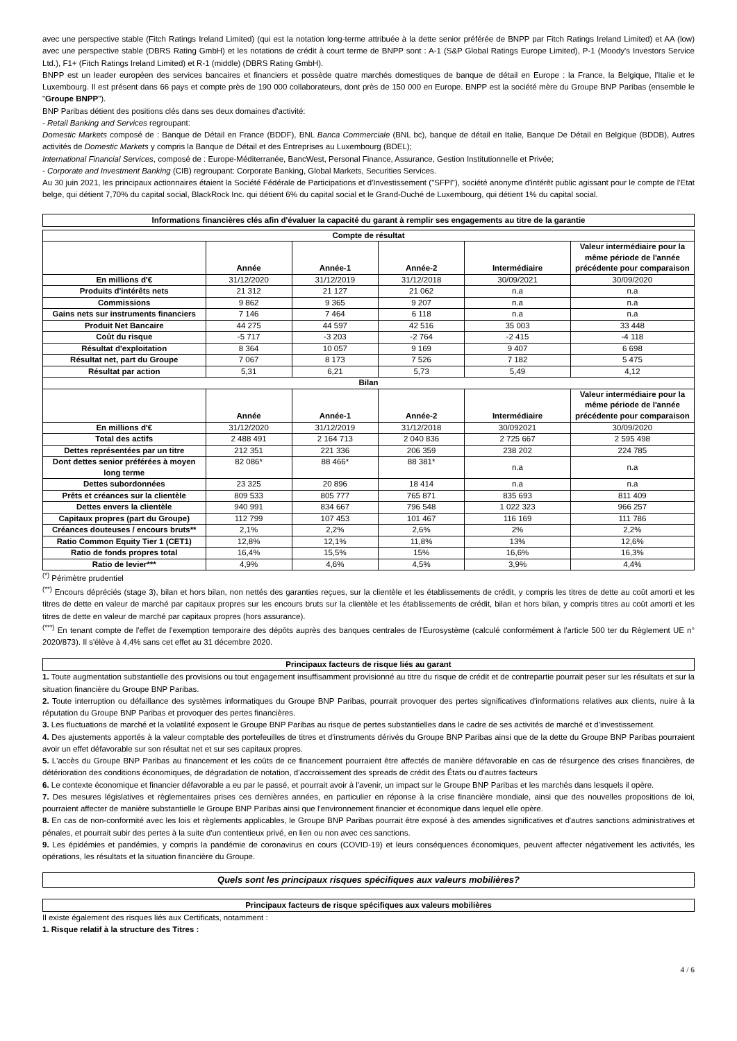avec une perspective stable (Fitch Ratings Ireland Limited) (qui est la notation long-terme attribuée à la dette senior préférée de BNPP par Fitch Ratings Ireland Limited) et AA (low) avec une perspective stable (DBRS Rating GmbH) et les notations de crédit à court terme de BNPP sont : A-1 (S&P Global Ratings Europe Limited), P-1 (Moody's Investors Service Ltd.), F1+ (Fitch Ratings Ireland Limited) et R-1 (middle) (DBRS Rating GmbH).
BNPP est un leader européen des services bancaires et financiers et possède quatre marchés domestiques de banque de détail en Europe : la France, la Belgique, l'Italie et le Luxembourg. Il est présent dans 66 pays et compte près de 190 000 collaborateurs, dont près de 150 000 en Europe. BNPP est la société mère du Groupe BNP Paribas (ensemble le "Groupe BNPP").
BNP Paribas détient des positions clés dans ses deux domaines d'activité:
- Retail Banking and Services regroupant:
Domestic Markets composé de : Banque de Détail en France (BDDF), BNL Banca Commerciale (BNL bc), banque de détail en Italie, Banque De Détail en Belgique (BDDB), Autres activités de Domestic Markets y compris la Banque de Détail et des Entreprises au Luxembourg (BDEL);
International Financial Services, composé de : Europe-Méditerranée, BancWest, Personal Finance, Assurance, Gestion Institutionnelle et Privée;
- Corporate and Investment Banking (CIB) regroupant: Corporate Banking, Global Markets, Securities Services.
Au 30 juin 2021, les principaux actionnaires étaient la Société Fédérale de Participations et d'Investissement ("SFPI"), société anonyme d'intérêt public agissant pour le compte de l'Etat belge, qui détient 7,70% du capital social, BlackRock Inc. qui détient 6% du capital social et le Grand-Duché de Luxembourg, qui détient 1% du capital social.
Informations financières clés afin d'évaluer la capacité du garant à remplir ses engagements au titre de la garantie
| Compte de résultat | | | | | |
| --- | --- | --- | --- | --- | --- |
| | Année | Année-1 | Année-2 | Intermédiaire | Valeur intermédiaire pour la même période de l'année précédente pour comparaison |
| En millions d'€ | 31/12/2020 | 31/12/2019 | 31/12/2018 | 30/09/2021 | 30/09/2020 |
| Produits d'intérêts nets | 21 312 | 21 127 | 21 062 | n.a | n.a |
| Commissions | 9 862 | 9 365 | 9 207 | n.a | n.a |
| Gains nets sur instruments financiers | 7 146 | 7 464 | 6 118 | n.a | n.a |
| Produit Net Bancaire | 44 275 | 44 597 | 42 516 | 35 003 | 33 448 |
| Coût du risque | -5 717 | -3 203 | -2 764 | -2 415 | -4 118 |
| Résultat d'exploitation | 8 364 | 10 057 | 9 169 | 9 407 | 6 698 |
| Résultat net, part du Groupe | 7 067 | 8 173 | 7 526 | 7 182 | 5 475 |
| Résultat par action | 5,31 | 6,21 | 5,73 | 5,49 | 4,12 |
| Bilan | | | | | |
| | Année | Année-1 | Année-2 | Intermédiaire | Valeur intermédiaire pour la même période de l'année précédente pour comparaison |
| En millions d'€ | 31/12/2020 | 31/12/2019 | 31/12/2018 | 30/092021 | 30/09/2020 |
| Total des actifs | 2 488 491 | 2 164 713 | 2 040 836 | 2 725 667 | 2 595 498 |
| Dettes représentées par un titre | 212 351 | 221 336 | 206 359 | 238 202 | 224 785 |
| Dont dettes senior préférées à moyen long terme | 82 086* | 88 466* | 88 381* | n.a | n.a |
| Dettes subordonnées | 23 325 | 20 896 | 18 414 | n.a | n.a |
| Prêts et créances sur la clientèle | 809 533 | 805 777 | 765 871 | 835 693 | 811 409 |
| Dettes envers la clientèle | 940 991 | 834 667 | 796 548 | 1 022 323 | 966 257 |
| Capitaux propres (part du Groupe) | 112 799 | 107 453 | 101 467 | 116 169 | 111 786 |
| Créances douteuses / encours bruts** | 2,1% | 2,2% | 2,6% | 2% | 2,2% |
| Ratio Common Equity Tier 1 (CET1) | 12,8% | 12,1% | 11,8% | 13% | 12,6% |
| Ratio de fonds propres total | 16,4% | 15,5% | 15% | 16,6% | 16,3% |
| Ratio de levier*** | 4,9% | 4,6% | 4,5% | 3,9% | 4,4% |
<sup>(*)</sup> Périmètre prudentiel
<sup>(**)</sup> Encours dépréciés (stage 3), bilan et hors bilan, non nettés des garanties reçues, sur la clientèle et les établissements de crédit, y compris les titres de dette au coût amorti et les titres de dette en valeur de marché par capitaux propres sur les encours bruts sur la clientèle et les établissements de crédit, bilan et hors bilan, y compris titres au coût amorti et les titres de dette en valeur de marché par capitaux propres (hors assurance).
<sup>(***)</sup> En tenant compte de l'effet de l'exemption temporaire des dépôts auprès des banques centrales de l'Eurosystème (calculé conformément à l'article 500 ter du Règlement UE n° 2020/873). Il s'élève à 4,4% sans cet effet au 31 décembre 2020.
Principaux facteurs de risque liés au garant
1. Toute augmentation substantielle des provisions ou tout engagement insuffisamment provisionné au titre du risque de crédit et de contrepartie pourrait peser sur les résultats et sur la situation financière du Groupe BNP Paribas.
2. Toute interruption ou défaillance des systèmes informatiques du Groupe BNP Paribas, pourrait provoquer des pertes significatives d'informations relatives aux clients, nuire à la réputation du Groupe BNP Paribas et provoquer des pertes financières.
3. Les fluctuations de marché et la volatilité exposent le Groupe BNP Paribas au risque de pertes substantielles dans le cadre de ses activités de marché et d'investissement.
4. Des ajustements apportés à la valeur comptable des portefeuilles de titres et d'instruments dérivés du Groupe BNP Paribas ainsi que de la dette du Groupe BNP Paribas pourraient avoir un effet défavorable sur son résultat net et sur ses capitaux propres.
5. L'accès du Groupe BNP Paribas au financement et les coûts de ce financement pourraient être affectés de manière défavorable en cas de résurgence des crises financières, de détérioration des conditions économiques, de dégradation de notation, d'accroissement des spreads de crédit des États ou d'autres facteurs
6. Le contexte économique et financier défavorable a eu par le passé, et pourrait avoir à l'avenir, un impact sur le Groupe BNP Paribas et les marchés dans lesquels il opère.
7. Des mesures législatives et règlementaires prises ces dernières années, en particulier en réponse à la crise financière mondiale, ainsi que des nouvelles propositions de loi, pourraient affecter de manière substantielle le Groupe BNP Paribas ainsi que l'environnement financier et économique dans lequel elle opère.
8. En cas de non-conformité avec les lois et règlements applicables, le Groupe BNP Paribas pourrait être exposé à des amendes significatives et d'autres sanctions administratives et pénales, et pourrait subir des pertes à la suite d'un contentieux privé, en lien ou non avec ces sanctions.
9. Les épidémies et pandémies, y compris la pandémie de coronavirus en cours (COVID-19) et leurs conséquences économiques, peuvent affecter négativement les activités, les opérations, les résultats et la situation financière du Groupe.
Quels sont les principaux risques spécifiques aux valeurs mobilières?
Principaux facteurs de risque spécifiques aux valeurs mobilières
Il existe également des risques liés aux Certificats, notamment :
1. Risque relatif à la structure des Titres :
4 / 6